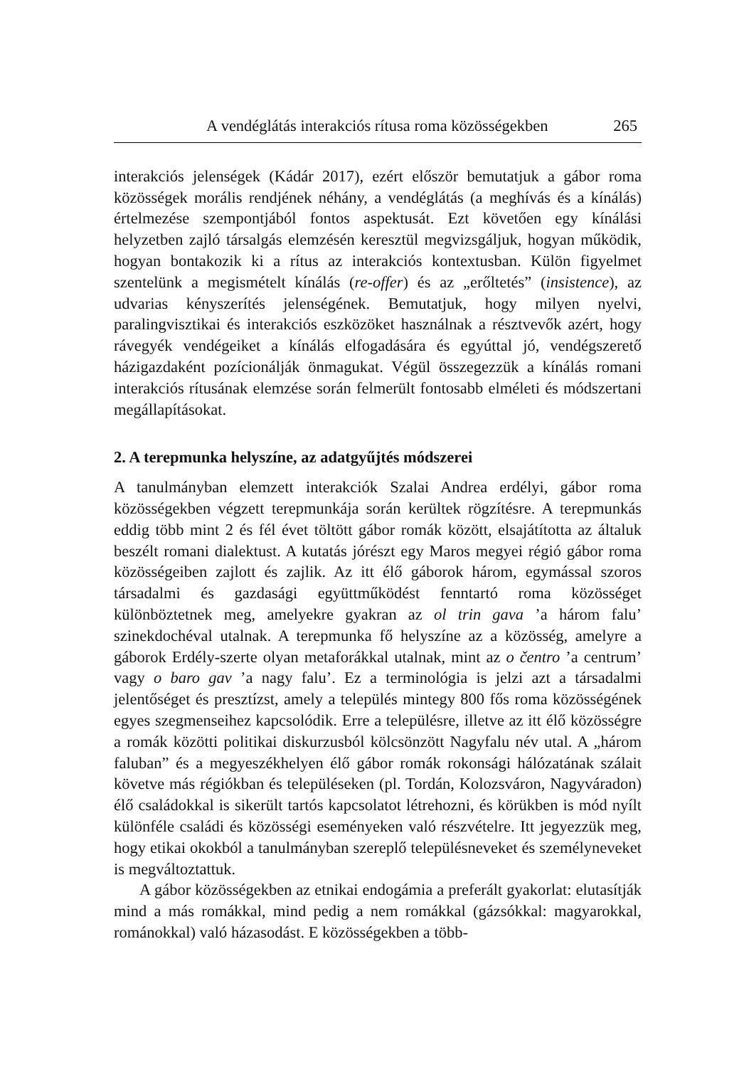A vendéglátás interakciós rítusa roma közösségekben 265
interakciós jelenségek (Kádár 2017), ezért először bemutatjuk a gábor roma közösségek morális rendjének néhány, a vendéglátás (a meghívás és a kínálás) értelmezése szempontjából fontos aspektusát. Ezt követően egy kínálási helyzetben zajló társalgás elemzésén keresztül megvizsgál­juk, hogyan működik, hogyan bontakozik ki a rítus az interakciós kon­textusban. Külön figyelmet szentelünk a megismételt kínálás (re-offer) és az „erőltetés” (insistence), az udvarias kényszerítés jelenségének. Bemu­tatjuk, hogy milyen nyelvi, paralingvisztikai és interakciós eszközöket használnak a résztvevők azért, hogy rávegyék vendégeiket a kínálás el­fogadására és egyúttal jó, vendégszerető házigazdaként pozícionálják önmagukat. Végül összegezzük a kínálás romani interakciós rítusának elemzése során felmerült fontosabb elméleti és módszertani megállapítá­sokat.
2. A terepmunka helyszíne, az adatgyűjtés módszerei
A tanulmányban elemzett interakciók Szalai Andrea erdélyi, gábor roma közösségekben végzett terepmunkája során kerültek rögzítésre. A terep­munkás eddig több mint 2 és fél évet töltött gábor romák között, elsajátí­totta az általuk beszélt romani dialektust. A kutatás jórészt egy Maros megyei régió gábor roma közösségeiben zajlott és zajlik. Az itt élő gábo­rok három, egymással szoros társadalmi és gazdasági együttműködést fenntartó roma közösséget különböztetnek meg, amelyekre gyakran az ol trin gava ’a három falu’ szinekdochéval utalnak. A terepmunka fő hely­színe az a közösség, amelyre a gáborok Erdély-szerte olyan metaforákkal utalnak, mint az o čentro ’a centrum’ vagy o baro gav ’a nagy falu’. Ez a terminológia is jelzi azt a társadalmi jelentőséget és presztízst, amely a település mintegy 800 fős roma közösségének egyes szegmenseihez kap­csolódik. Erre a településre, illetve az itt élő közösségre a romák közötti politikai diskurzusból kölcsönzött Nagyfalu név utal. A „három faluban” és a megyeszékhelyen élő gábor romák rokonsági hálózatának szálait követve más régiókban és településeken (pl. Tordán, Kolozsváron, Nagy­váradon) élő családokkal is sikerült tartós kapcsolatot létrehozni, és kö­rükben is mód nyílt különféle családi és közösségi eseményeken való részvételre. Itt jegyezzük meg, hogy etikai okokból a tanulmányban sze­replő településneveket és személyneveket is megváltoztattuk.
A gábor közösségekben az etnikai endogámia a preferált gyakorlat: elutasítják mind a más romákkal, mind pedig a nem romákkal (gázsók­kal: magyarokkal, románokkal) való házasodást. E közösségekben a több-